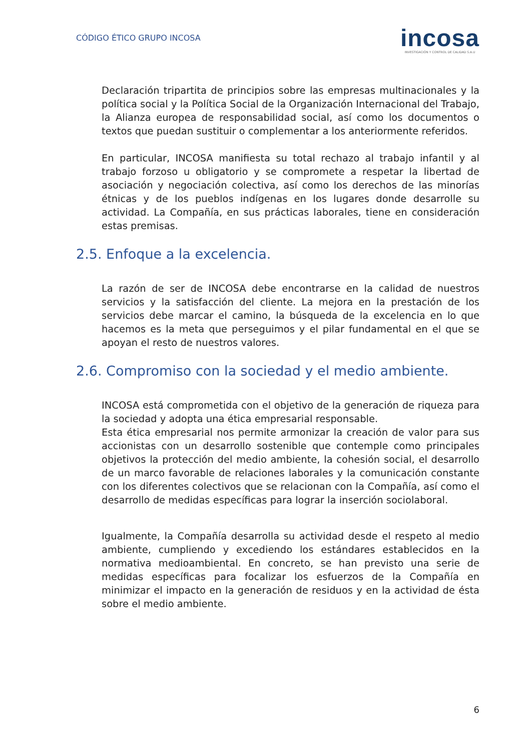CÓDIGO ÉTICO GRUPO INCOSA
incosa
INVESTIGACIÓN Y CONTROL DE CALIDAD S.A.U
Declaración tripartita de principios sobre las empresas multinacionales y la política social y la Política Social de la Organización Internacional del Trabajo, la Alianza europea de responsabilidad social, así como los documentos o textos que puedan sustituir o complementar a los anteriormente referidos.
En particular, INCOSA manifiesta su total rechazo al trabajo infantil y al trabajo forzoso u obligatorio y se compromete a respetar la libertad de asociación y negociación colectiva, así como los derechos de las minorías étnicas y de los pueblos indígenas en los lugares donde desarrolle su actividad. La Compañía, en sus prácticas laborales, tiene en consideración estas premisas.
2.5. Enfoque a la excelencia.
La razón de ser de INCOSA debe encontrarse en la calidad de nuestros servicios y la satisfacción del cliente. La mejora en la prestación de los servicios debe marcar el camino, la búsqueda de la excelencia en lo que hacemos es la meta que perseguimos y el pilar fundamental en el que se apoyan el resto de nuestros valores.
2.6. Compromiso con la sociedad y el medio ambiente.
INCOSA está comprometida con el objetivo de la generación de riqueza para la sociedad y adopta una ética empresarial responsable.
Esta ética empresarial nos permite armonizar la creación de valor para sus accionistas con un desarrollo sostenible que contemple como principales objetivos la protección del medio ambiente, la cohesión social, el desarrollo de un marco favorable de relaciones laborales y la comunicación constante con los diferentes colectivos que se relacionan con la Compañía, así como el desarrollo de medidas específicas para lograr la inserción sociolaboral.
Igualmente, la Compañía desarrolla su actividad desde el respeto al medio ambiente, cumpliendo y excediendo los estándares establecidos en la normativa medioambiental. En concreto, se han previsto una serie de medidas específicas para focalizar los esfuerzos de la Compañía en minimizar el impacto en la generación de residuos y en la actividad de ésta sobre el medio ambiente.
6